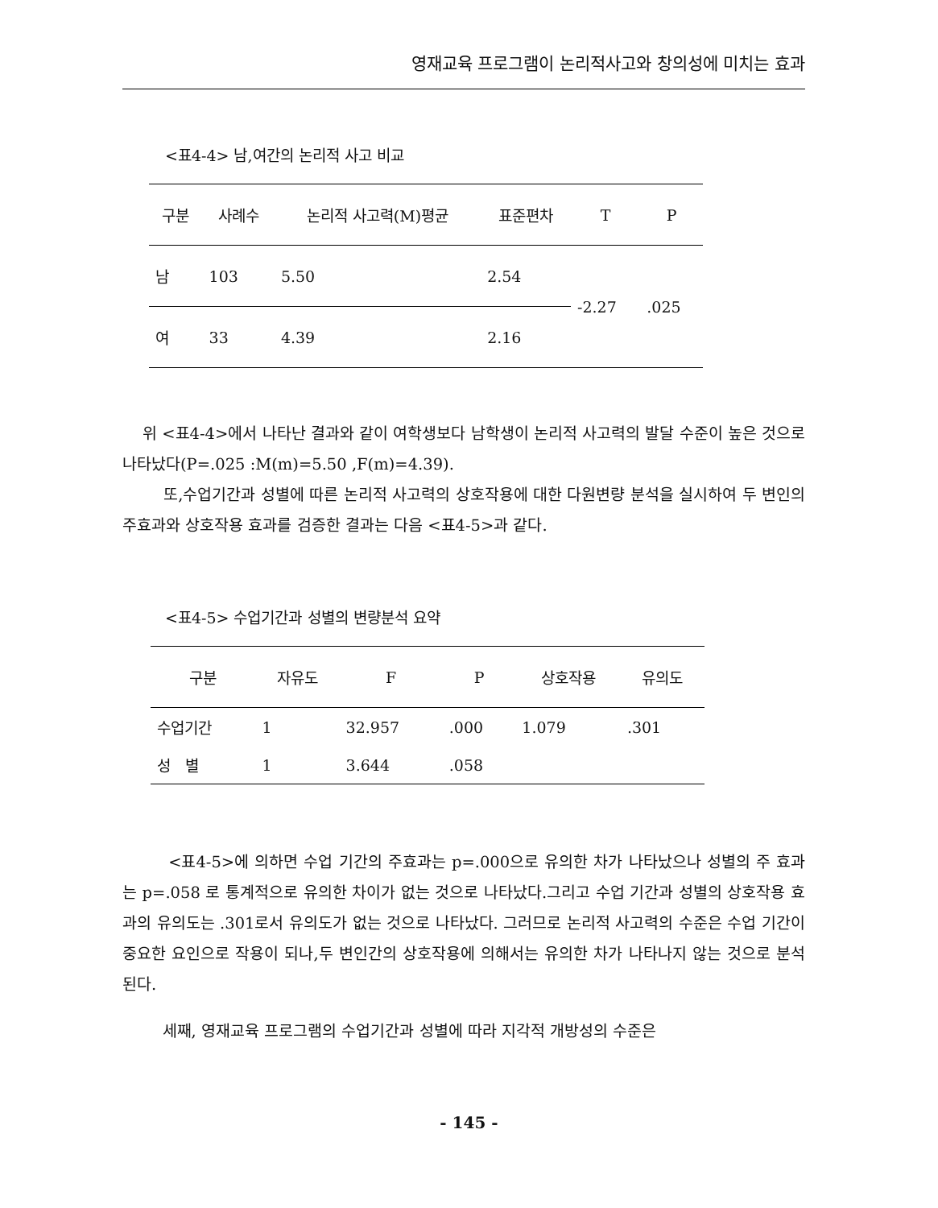영재교육 프로그램이 논리적사고와 창의성에 미치는 효과
<표4-4> 남,여간의 논리적 사고 비교
| 구분 | 사례수 | 논리적 사고력(M)평균 | 표준편차 | T | P |
| --- | --- | --- | --- | --- | --- |
| 남 | 103 | 5.50 | 2.54 | -2.27 | .025 |
| 여 | 33 | 4.39 | 2.16 | | |
위 <표4-4>에서 나타난 결과와 같이 여학생보다 남학생이 논리적 사고력의 발달 수준이 높은 것으로 나타났다(P=.025 :M(m)=5.50 ,F(m)=4.39).
또,수업기간과 성별에 따른 논리적 사고력의 상호작용에 대한 다원변량 분석을 실시하여 두 변인의 주효과와 상호작용 효과를 검증한 결과는 다음 <표4-5>과 같다.
<표4-5> 수업기간과 성별의 변량분석 요약
| 구분 | 자유도 | F | P | 상호작용 | 유의도 |
| --- | --- | --- | --- | --- | --- |
| 수업기간 | 1 | 32.957 | .000 | 1.079 | .301 |
| 성 별 | 1 | 3.644 | .058 | | |
<표4-5>에 의하면 수업 기간의 주효과는 p=.000으로 유의한 차가 나타났으나 성별의 주 효과는 p=.058 로 통계적으로 유의한 차이가 없는 것으로 나타났다.그리고 수업 기간과 성별의 상호작용 효과의 유의도는 .301로서 유의도가 없는 것으로 나타났다. 그러므로 논리적 사고력의 수준은 수업 기간이 중요한 요인으로 작용이 되나,두 변인간의 상호작용에 의해서는 유의한 차가 나타나지 않는 것으로 분석된다.
세째, 영재교육 프로그램의 수업기간과 성별에 따라 지각적 개방성의 수준은
- 145 -